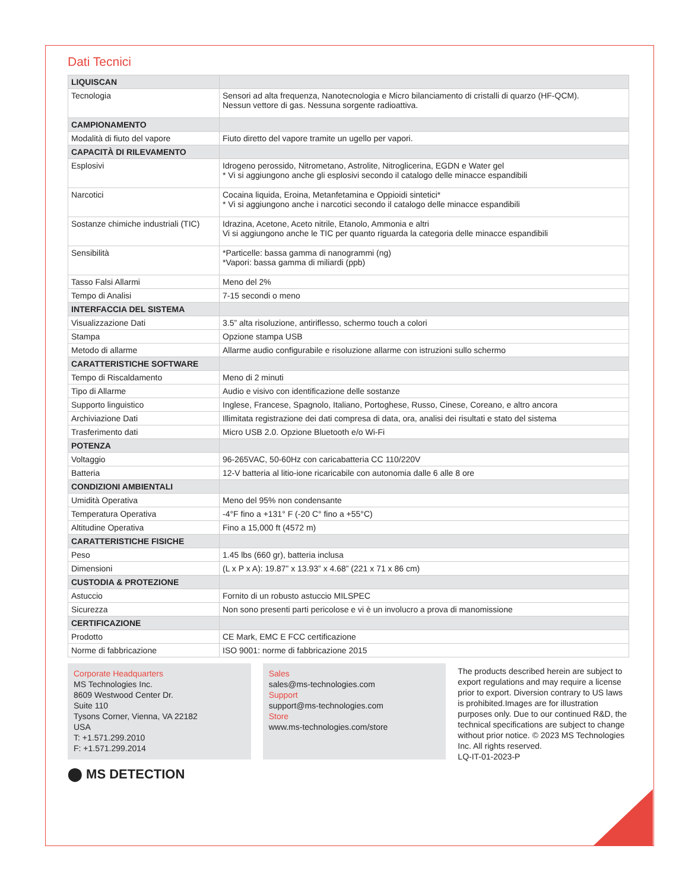Dati Tecnici
| LIQUISCAN | |
| --- | --- |
| Tecnologia | Sensori ad alta frequenza, Nanotecnologia e Micro bilanciamento di cristalli di quarzo (HF-QCM). Nessun vettore di gas. Nessuna sorgente radioattiva. |
| CAMPIONAMENTO | |
| Modalità di fiuto del vapore | Fiuto diretto del vapore tramite un ugello per vapori. |
| CAPACITÀ DI RILEVAMENTO | |
| Esplosivi | Idrogeno perossido, Nitrometano, Astrolite, Nitroglicerina, EGDN e Water gel * Vi si aggiungono anche gli esplosivi secondo il catalogo delle minacce espandibili |
| Narcotici | Cocaina liquida, Eroina, Metanfetamina e Oppioidi sintetici* * Vi si aggiungono anche i narcotici secondo il catalogo delle minacce espandibili |
| Sostanze chimiche industriali (TIC) | Idrazina, Acetone, Aceto nitrile, Etanolo, Ammonia e altri Vi si aggiungono anche le TIC per quanto riguarda la categoria delle minacce espandibili |
| Sensibilità | *Particelle: bassa gamma di nanogrammi (ng) *Vapori: bassa gamma di miliardi (ppb) |
| Tasso Falsi Allarmi | Meno del 2% |
| Tempo di Analisi | 7-15 secondi o meno |
| INTERFACCIA DEL SISTEMA | |
| Visualizzazione Dati | 3.5” alta risoluzione, antiriflesso, schermo touch a colori |
| Stampa | Opzione stampa USB |
| Metodo di allarme | Allarme audio configurabile e risoluzione allarme con istruzioni sullo schermo |
| CARATTERISTICHE SOFTWARE | |
| Tempo di Riscaldamento | Meno di 2 minuti |
| Tipo di Allarme | Audio e visivo con identificazione delle sostanze |
| Supporto linguistico | Inglese, Francese, Spagnolo, Italiano, Portoghese, Russo, Cinese, Coreano, e altro ancora |
| Archiviazione Dati | Illimitata registrazione dei dati compresa di data, ora, analisi dei risultati e stato del sistema |
| Trasferimento dati | Micro USB 2.0. Opzione Bluetooth e/o Wi-Fi |
| POTENZA | |
| Voltaggio | 96-265VAC, 50-60Hz con caricabatteria CC 110/220V |
| Batteria | 12-V batteria al litio-ione ricaricabile con autonomia dalle 6 alle 8 ore |
| CONDIZIONI AMBIENTALI | |
| Umidità Operativa | Meno del 95% non condensante |
| Temperatura Operativa | -4°F fino a +131° F (-20 C° fino a +55°C) |
| Altitudine Operativa | Fino a 15,000 ft (4572 m) |
| CARATTERISTICHE FISICHE | |
| Peso | 1.45 lbs (660 gr), batteria inclusa |
| Dimensioni | (L x P x A): 19.87” x 13.93” x 4.68” (221 x 71 x 86 cm) |
| CUSTODIA & PROTEZIONE | |
| Astuccio | Fornito di un robusto astuccio MILSPEC |
| Sicurezza | Non sono presenti parti pericolose e vi è un involucro a prova di manomissione |
| CERTIFICAZIONE | |
| Prodotto | CE Mark, EMC E FCC certificazione |
| Norme di fabbricazione | ISO 9001: norme di fabbricazione 2015 |
Corporate Headquarters
MS Technologies Inc.
8609 Westwood Center Dr.
Suite 110
Tysons Corner, Vienna, VA 22182
USA
T: +1.571.299.2010
F: +1.571.299.2014
Sales
sales@ms-technologies.com
Support
support@ms-technologies.com
Store
www.ms-technologies.com/store
The products described herein are subject to export regulations and may require a license prior to export. Diversion contrary to US laws is prohibited.Images are for illustration purposes only. Due to our continued R&D, the technical specifications are subject to change without prior notice. © 2023 MS Technologies Inc. All rights reserved.
LQ-IT-01-2023-P
⬤ MS DETECTION